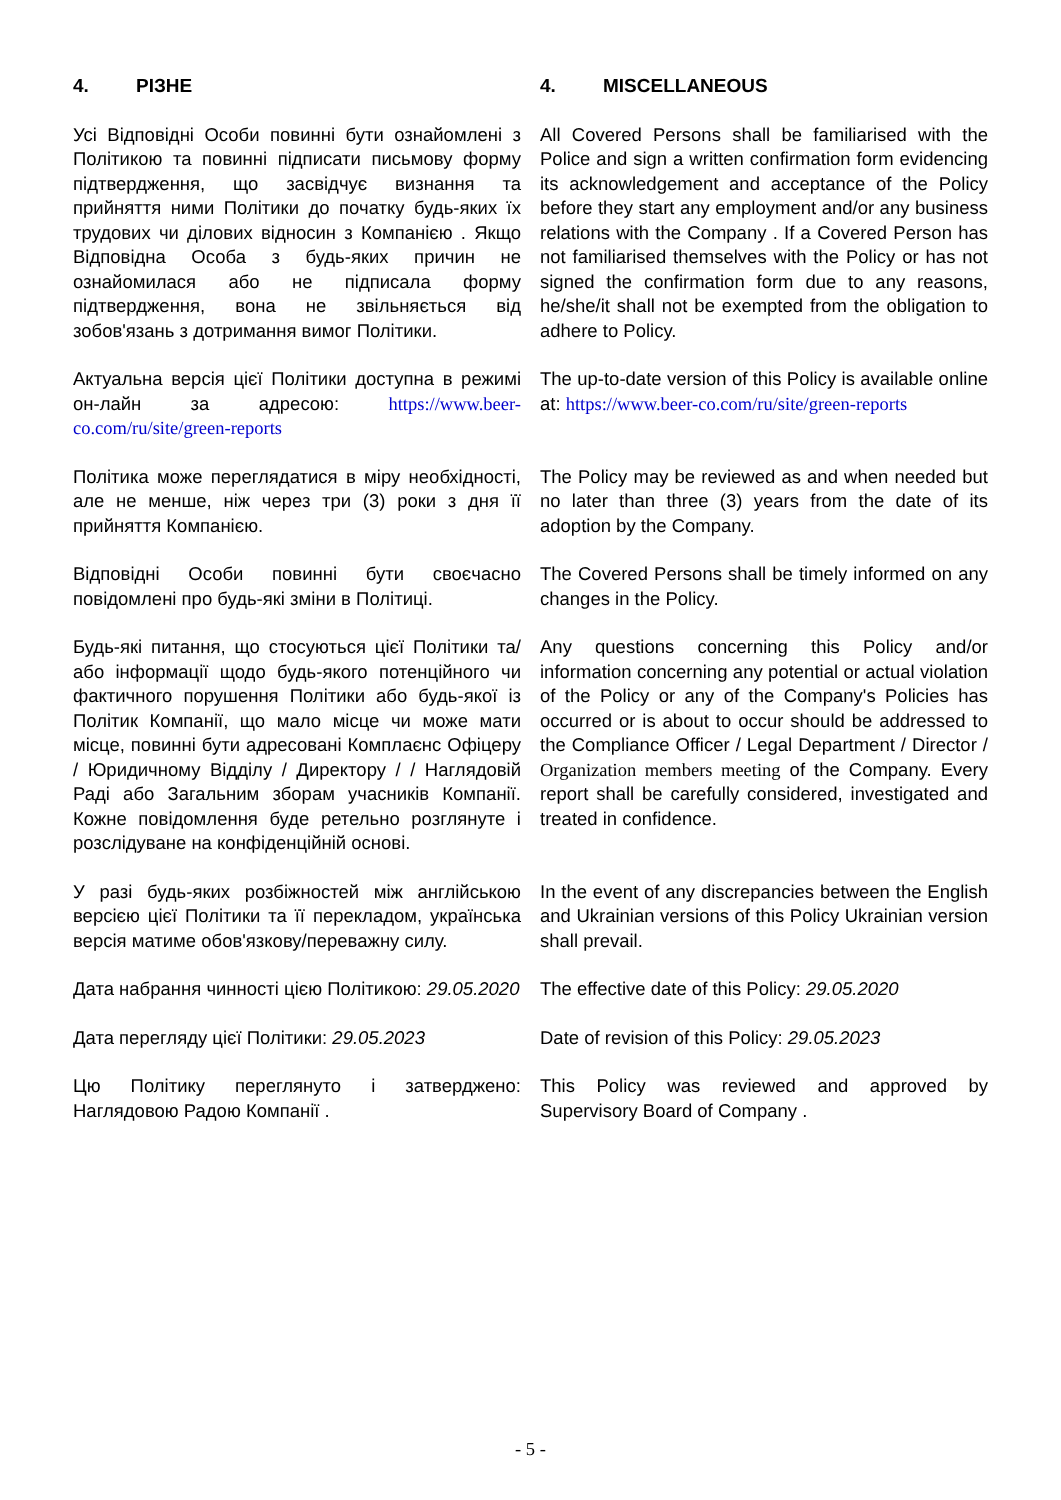| 4. РІЗНЕ | 4. MISCELLANEOUS |
| Усі Відповідні Особи повинні бути ознайомлені з Політикою та повинні підписати письмову форму підтвердження, що засвідчує визнання та прийняття ними Політики до початку будь-яких їх трудових чи ділових відносин з Компанією . Якщо Відповідна Особа з будь-яких причин не ознайомилася або не підписала форму підтвердження, вона не звільняється від зобов'язань з дотримання вимог Політики. | All Covered Persons shall be familiarised with the Police and sign a written confirmation form evidencing its acknowledgement and acceptance of the Policy before they start any employment and/or any business relations with the Company . If a Covered Person has not familiarised themselves with the Policy or has not signed the confirmation form due to any reasons, he/she/it shall not be exempted from the obligation to adhere to Policy. |
| Актуальна версія цієї Політики доступна в режимі он-лайн за адресою: https://www.beer-co.com/ru/site/green-reports | The up-to-date version of this Policy is available online at: https://www.beer-co.com/ru/site/green-reports |
| Політика може переглядатися в міру необхідності, але не менше, ніж через три (3) роки з дня її прийняття Компанією. | The Policy may be reviewed as and when needed but no later than three (3) years from the date of its adoption by the Company. |
| Відповідні Особи повинні бути своєчасно повідомлені про будь-які зміни в Політиці. | The Covered Persons shall be timely informed on any changes in the Policy. |
| Будь-які питання, що стосуються цієї Політики та/або інформації щодо будь-якого потенційного чи фактичного порушення Політики або будь-якої із Політик Компанії, що мало місце чи може мати місце, повинні бути адресовані Комплаєнс Офіцеру / Юридичному Відділу / Директору / / Наглядовій Раді або Загальним зборам учасників Компанії. Кожне повідомлення буде ретельно розглянуте і розслідуване на конфіденційній основі. | Any questions concerning this Policy and/or information concerning any potential or actual violation of the Policy or any of the Company's Policies has occurred or is about to occur should be addressed to the Compliance Officer / Legal Department / Director / Organization members meeting of the Company. Every report shall be carefully considered, investigated and treated in confidence. |
| У разі будь-яких розбіжностей між англійською версією цієї Політики та її перекладом, українська версія матиме обов'язкову/переважну силу. | In the event of any discrepancies between the English and Ukrainian versions of this Policy Ukrainian version shall prevail. |
| Дата набрання чинності цією Політикою: 29.05.2020 | The effective date of this Policy: 29.05.2020 |
| Дата перегляду цієї Політики: 29.05.2023 | Date of revision of this Policy: 29.05.2023 |
| Цю Політику переглянуто і затверджено: Наглядовою Радою Компанії . | This Policy was reviewed and approved by Supervisory Board of Company . |
- 5 -